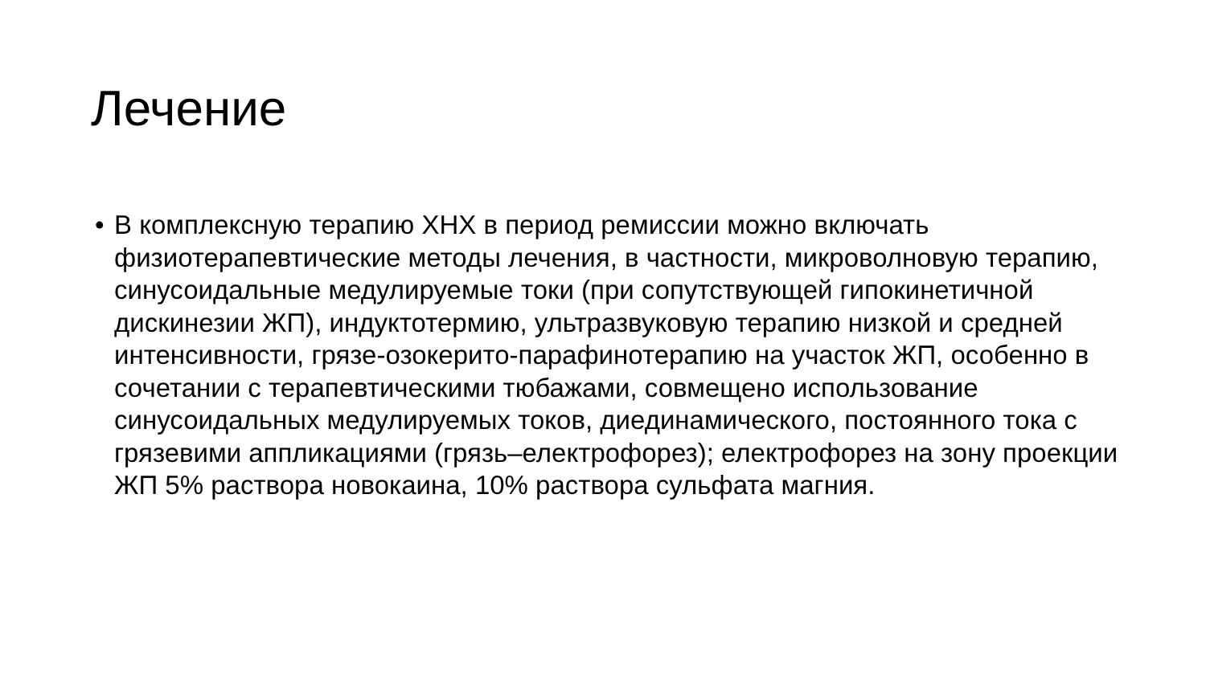Лечение
• В комплексную терапию ХНХ в период ремиссии можно включать физиотерапевтические методы лечения, в частности, микроволновую терапию, синусоидальные медулируемые токи (при сопутствующей гипокинетичной дискинезии ЖП), индуктотермию, ультразвуковую терапию низкой и средней интенсивности, грязе-озокерито-парафинотерапию на участок ЖП, особенно в сочетании с терапевтическими тюбажами, совмещено использование синусоидальных медулируемых токов, диединамического, постоянного тока с грязевими аппликациями (грязь–електрофорез); електрофорез на зону проекции ЖП 5% раствора новокаина, 10% раствора сульфата магния.